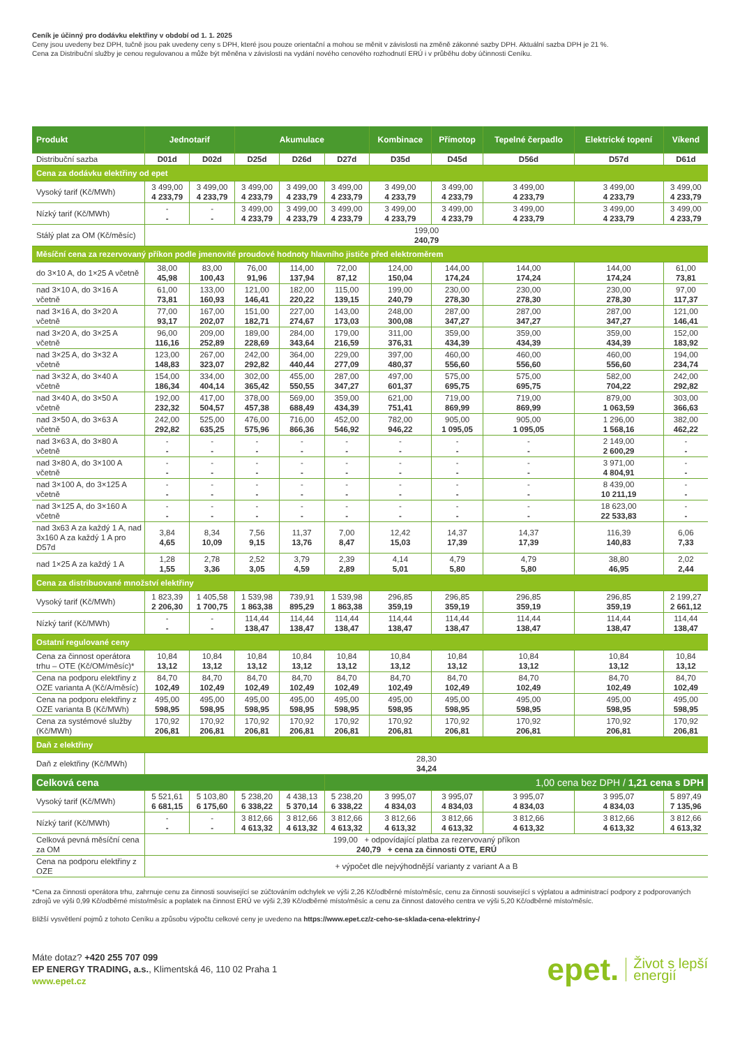Ceník je účinný pro dodávku elektřiny v období od 1. 1. 2025
Ceny jsou uvedeny bez DPH, tučně jsou pak uvedeny ceny s DPH, které jsou pouze orientační a mohou se měnit v závislosti na změně zákonné sazby DPH. Aktuální sazba DPH je 21 %.
Cena za Distribuční služby je cenou regulovanou a může být měněna v závislosti na vydání nového cenového rozhodnutí ERÚ i v průběhu doby účinnosti Ceníku.
| Produkt | Jednotarif | | Akumulace | | | Kombinace | Přímotop | Tepelné čerpadlo | Elektrické topení | Víkend |
| --- | --- | --- | --- | --- | --- | --- | --- | --- | --- | --- |
| Distribuční sazba | D01d | D02d | D25d | D26d | D27d | D35d | D45d | D56d | D57d | D61d |
| Cena za dodávku elektřiny od epet | | | | | | | | | | |
| Vysoký tarif (Kč/MWh) | 3 499,00 4 233,79 | 3 499,00 4 233,79 | 3 499,00 4 233,79 | 3 499,00 4 233,79 | 3 499,00 4 233,79 | 3 499,00 4 233,79 | 3 499,00 4 233,79 | 3 499,00 4 233,79 | 3 499,00 4 233,79 | 3 499,00 4 233,79 |
| Nízký tarif (Kč/MWh) | - - | - - | 3 499,00 4 233,79 | 3 499,00 4 233,79 | 3 499,00 4 233,79 | 3 499,00 4 233,79 | 3 499,00 4 233,79 | 3 499,00 4 233,79 | 3 499,00 4 233,79 | 3 499,00 4 233,79 |
| Stálý plat za OM (Kč/měsíc) | 199,00 240,79 | | | | | | | | | |
| Měsíční cena za rezervovaný příkon podle jmenovité proudové hodnoty hlavního jističe před elektroměrem | | | | | | | | | | |
| do 3×10 A, do 1×25 A včetně | 38,00 45,98 | 83,00 100,43 | 76,00 91,96 | 114,00 137,94 | 72,00 87,12 | 124,00 150,04 | 144,00 174,24 | 144,00 174,24 | 144,00 174,24 | 61,00 73,81 |
| nad 3×10 A, do 3×16 A včetně | 61,00 73,81 | 133,00 160,93 | 121,00 146,41 | 182,00 220,22 | 115,00 139,15 | 199,00 240,79 | 230,00 278,30 | 230,00 278,30 | 230,00 278,30 | 97,00 117,37 |
| nad 3×16 A, do 3×20 A včetně | 77,00 93,17 | 167,00 202,07 | 151,00 182,71 | 227,00 274,67 | 143,00 173,03 | 248,00 300,08 | 287,00 347,27 | 287,00 347,27 | 287,00 347,27 | 121,00 146,41 |
| nad 3×20 A, do 3×25 A včetně | 96,00 116,16 | 209,00 252,89 | 189,00 228,69 | 284,00 343,64 | 179,00 216,59 | 311,00 376,31 | 359,00 434,39 | 359,00 434,39 | 359,00 434,39 | 152,00 183,92 |
| nad 3×25 A, do 3×32 A včetně | 123,00 148,83 | 267,00 323,07 | 242,00 292,82 | 364,00 440,44 | 229,00 277,09 | 397,00 480,37 | 460,00 556,60 | 460,00 556,60 | 460,00 556,60 | 194,00 234,74 |
| nad 3×32 A, do 3×40 A včetně | 154,00 186,34 | 334,00 404,14 | 302,00 365,42 | 455,00 550,55 | 287,00 347,27 | 497,00 601,37 | 575,00 695,75 | 575,00 695,75 | 582,00 704,22 | 242,00 292,82 |
| nad 3×40 A, do 3×50 A včetně | 192,00 232,32 | 417,00 504,57 | 378,00 457,38 | 569,00 688,49 | 359,00 434,39 | 621,00 751,41 | 719,00 869,99 | 719,00 869,99 | 879,00 1 063,59 | 303,00 366,63 |
| nad 3×50 A, do 3×63 A včetně | 242,00 292,82 | 525,00 635,25 | 476,00 575,96 | 716,00 866,36 | 452,00 546,92 | 782,00 946,22 | 905,00 1 095,05 | 905,00 1 095,05 | 1 296,00 1 568,16 | 382,00 462,22 |
| nad 3×63 A, do 3×80 A včetně | - - | - - | - - | - - | - - | - - | - - | - - | 2 149,00 2 600,29 | - - |
| nad 3×80 A, do 3×100 A včetně | - - | - - | - - | - - | - - | - - | - - | - - | 3 971,00 4 804,91 | - - |
| nad 3×100 A, do 3×125 A včetně | - - | - - | - - | - - | - - | - - | - - | - - | 8 439,00 10 211,19 | - - |
| nad 3×125 A, do 3×160 A včetně | - - | - - | - - | - - | - - | - - | - - | - - | 18 623,00 22 533,83 | - - |
| nad 3x63 A za každý 1 A, nad 3x160 A za každý 1 A pro D57d | 3,84 4,65 | 8,34 10,09 | 7,56 9,15 | 11,37 13,76 | 7,00 8,47 | 12,42 15,03 | 14,37 17,39 | 14,37 17,39 | 116,39 140,83 | 6,06 7,33 |
| nad 1×25 A za každý 1 A | 1,28 1,55 | 2,78 3,36 | 2,52 3,05 | 3,79 4,59 | 2,39 2,89 | 4,14 5,01 | 4,79 5,80 | 4,79 5,80 | 38,80 46,95 | 2,02 2,44 |
| Cena za distribuované množství elektřiny | | | | | | | | | | |
| Vysoký tarif (Kč/MWh) | 1 823,39 2 206,30 | 1 405,58 1 700,75 | 1 539,98 1 863,38 | 739,91 895,29 | 1 539,98 1 863,38 | 296,85 359,19 | 296,85 359,19 | 296,85 359,19 | 296,85 359,19 | 2 199,27 2 661,12 |
| Nízký tarif (Kč/MWh) | - - | - - | 114,44 138,47 | 114,44 138,47 | 114,44 138,47 | 114,44 138,47 | 114,44 138,47 | 114,44 138,47 | 114,44 138,47 | 114,44 138,47 |
| Ostatní regulované ceny | | | | | | | | | | |
| Cena za činnost operátora trhu – OTE (Kč/OM/měsíc)* | 10,84 13,12 | 10,84 13,12 | 10,84 13,12 | 10,84 13,12 | 10,84 13,12 | 10,84 13,12 | 10,84 13,12 | 10,84 13,12 | 10,84 13,12 | 10,84 13,12 |
| Cena na podporu elektřiny z OZE varianta A (Kč/A/měsíc) | 84,70 102,49 | 84,70 102,49 | 84,70 102,49 | 84,70 102,49 | 84,70 102,49 | 84,70 102,49 | 84,70 102,49 | 84,70 102,49 | 84,70 102,49 | 84,70 102,49 |
| Cena na podporu elektřiny z OZE varianta B (Kč/MWh) | 495,00 598,95 | 495,00 598,95 | 495,00 598,95 | 495,00 598,95 | 495,00 598,95 | 495,00 598,95 | 495,00 598,95 | 495,00 598,95 | 495,00 598,95 | 495,00 598,95 |
| Cena za systémové služby (Kč/MWh) | 170,92 206,81 | 170,92 206,81 | 170,92 206,81 | 170,92 206,81 | 170,92 206,81 | 170,92 206,81 | 170,92 206,81 | 170,92 206,81 | 170,92 206,81 | 170,92 206,81 |
| Daň z elektřiny | | | | | | | | | | |
| Daň z elektřiny (Kč/MWh) | 28,30 34,24 | | | | | | | | | |
| Celková cena | | | | | 1,00 cena bez DPH / 1,21 cena s DPH | | | | | |
| Vysoký tarif (Kč/MWh) | 5 521,61 6 681,15 | 5 103,80 6 175,60 | 5 238,20 6 338,22 | 4 438,13 5 370,14 | 5 238,20 6 338,22 | 3 995,07 4 834,03 | 3 995,07 4 834,03 | 3 995,07 4 834,03 | 3 995,07 4 834,03 | 5 897,49 7 135,96 |
| Nízký tarif (Kč/MWh) | - - | - - | 3 812,66 4 613,32 | 3 812,66 4 613,32 | 3 812,66 4 613,32 | 3 812,66 4 613,32 | 3 812,66 4 613,32 | 3 812,66 4 613,32 | 3 812,66 4 613,32 | 3 812,66 4 613,32 |
| Celková pevná měsíční cena za OM | 199,00 + odpovídající platba za rezervovaný příkon 240,79 + cena za činnosti OTE, ERÚ | | | | | | | | | |
| Cena na podporu elektřiny z OZE | + výpočet dle nejvýhodnější varianty z variant A a B | | | | | | | | | |
*Cena za činnosti operátora trhu, zahrnuje cenu za činnosti související se zúčtováním odchylek ve výši 2,26 Kč/odběrné místo/měsíc, cenu za činnosti související s výplatou a administrací podpory z podporovaných zdrojů ve výši 0,99 Kč/odběrné místo/měsíc a poplatek na činnost ERÚ ve výši 2,39 Kč/odběrné místo/měsíc a cenu za činnost datového centra ve výši 5,20 Kč/odběrné místo/měsíc.
Bližší vysvětlení pojmů z tohoto Ceníku a způsobu výpočtu celkové ceny je uvedeno na https://www.epet.cz/z-ceho-se-sklada-cena-elektriny-/
Máte dotaz? +420 255 707 099
EP ENERGY TRADING, a.s., Klimentská 46, 110 02 Praha 1
www.epet.cz
epet. Život s lepší
energií